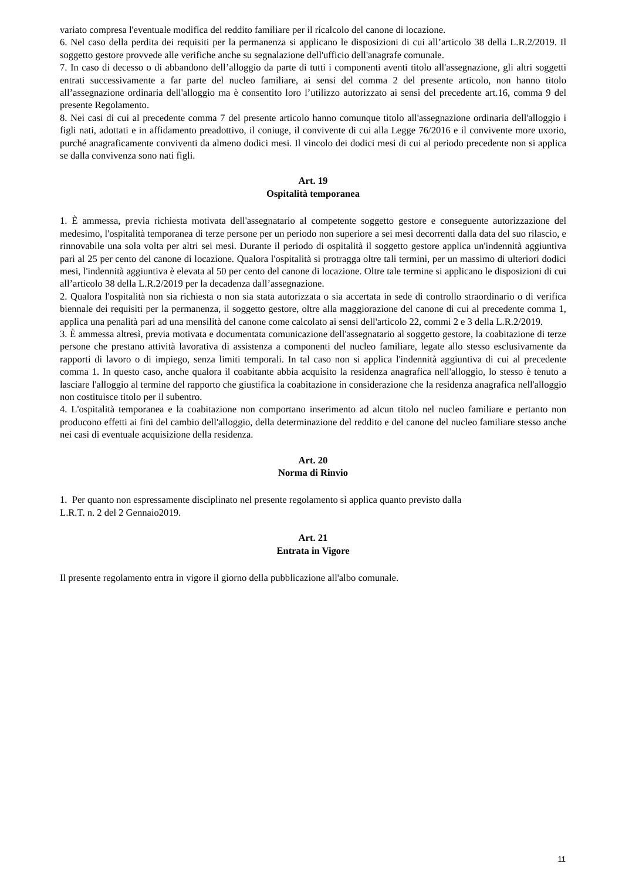variato compresa l'eventuale modifica del reddito familiare per il ricalcolo del canone di locazione.
6. Nel caso della perdita dei requisiti per la permanenza si applicano le disposizioni di cui all’articolo 38 della L.R.2/2019. Il soggetto gestore provvede alle verifiche anche su segnalazione dell'ufficio dell'anagrafe comunale.
7. In caso di decesso o di abbandono dell’alloggio da parte di tutti i componenti aventi titolo all'assegnazione, gli altri soggetti entrati successivamente a far parte del nucleo familiare, ai sensi del comma 2 del presente articolo, non hanno titolo all’assegnazione ordinaria dell'alloggio ma è consentito loro l’utilizzo autorizzato ai sensi del precedente art.16, comma 9 del presente Regolamento.
8. Nei casi di cui al precedente comma 7 del presente articolo hanno comunque titolo all'assegnazione ordinaria dell'alloggio i figli nati, adottati e in affidamento preadottivo, il coniuge, il convivente di cui alla Legge 76/2016 e il convivente more uxorio, purché anagraficamente conviventi da almeno dodici mesi. Il vincolo dei dodici mesi di cui al periodo precedente non si applica se dalla convivenza sono nati figli.
Art. 19
Ospitalità temporanea
1. È ammessa, previa richiesta motivata dell'assegnatario al competente soggetto gestore e conseguente autorizzazione del medesimo, l'ospitalità temporanea di terze persone per un periodo non superiore a sei mesi decorrenti dalla data del suo rilascio, e rinnovabile una sola volta per altri sei mesi. Durante il periodo di ospitalità il soggetto gestore applica un'indennità aggiuntiva pari al 25 per cento del canone di locazione. Qualora l'ospitalità si protragga oltre tali termini, per un massimo di ulteriori dodici mesi, l'indennità aggiuntiva è elevata al 50 per cento del canone di locazione. Oltre tale termine si applicano le disposizioni di cui all’articolo 38 della L.R.2/2019 per la decadenza dall’assegnazione.
2. Qualora l'ospitalità non sia richiesta o non sia stata autorizzata o sia accertata in sede di controllo straordinario o di verifica biennale dei requisiti per la permanenza, il soggetto gestore, oltre alla maggiorazione del canone di cui al precedente comma 1, applica una penalità pari ad una mensilità del canone come calcolato ai sensi dell'articolo 22, commi 2 e 3 della L.R.2/2019.
3. È ammessa altresì, previa motivata e documentata comunicazione dell'assegnatario al soggetto gestore, la coabitazione di terze persone che prestano attività lavorativa di assistenza a componenti del nucleo familiare, legate allo stesso esclusivamente da rapporti di lavoro o di impiego, senza limiti temporali. In tal caso non si applica l'indennità aggiuntiva di cui al precedente comma 1. In questo caso, anche qualora il coabitante abbia acquisito la residenza anagrafica nell'alloggio, lo stesso è tenuto a lasciare l'alloggio al termine del rapporto che giustifica la coabitazione in considerazione che la residenza anagrafica nell'alloggio non costituisce titolo per il subentro.
4. L'ospitalità temporanea e la coabitazione non comportano inserimento ad alcun titolo nel nucleo familiare e pertanto non producono effetti ai fini del cambio dell'alloggio, della determinazione del reddito e del canone del nucleo familiare stesso anche nei casi di eventuale acquisizione della residenza.
Art. 20
Norma di Rinvio
1. Per quanto non espressamente disciplinato nel presente regolamento si applica quanto previsto dalla
L.R.T. n. 2 del 2 Gennaio2019.
Art. 21
Entrata in Vigore
Il presente regolamento entra in vigore il giorno della pubblicazione all'albo comunale.
11